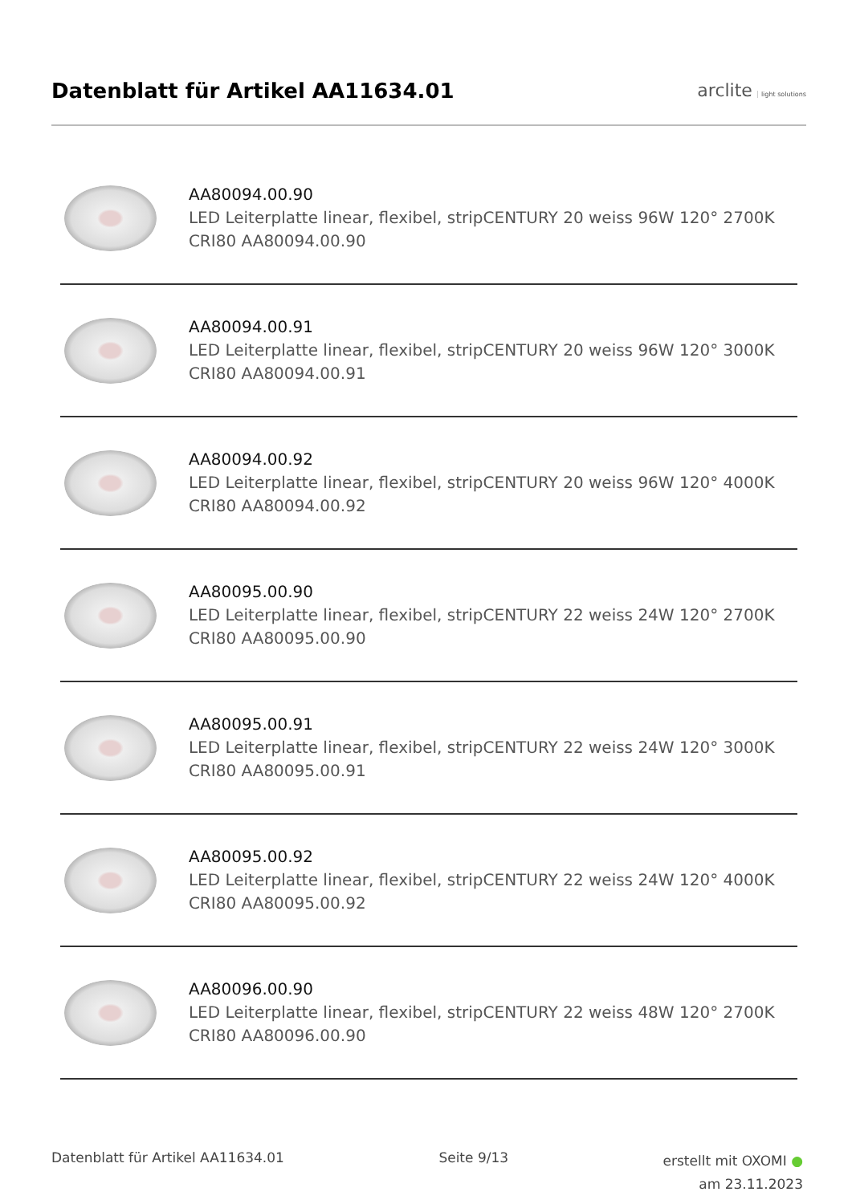Datenblatt für Artikel AA11634.01
arclite light solutions
AA80094.00.90
LED Leiterplatte linear, flexibel, stripCENTURY 20 weiss 96W 120° 2700K CRI80 AA80094.00.90
AA80094.00.91
LED Leiterplatte linear, flexibel, stripCENTURY 20 weiss 96W 120° 3000K CRI80 AA80094.00.91
AA80094.00.92
LED Leiterplatte linear, flexibel, stripCENTURY 20 weiss 96W 120° 4000K CRI80 AA80094.00.92
AA80095.00.90
LED Leiterplatte linear, flexibel, stripCENTURY 22 weiss 24W 120° 2700K CRI80 AA80095.00.90
AA80095.00.91
LED Leiterplatte linear, flexibel, stripCENTURY 22 weiss 24W 120° 3000K CRI80 AA80095.00.91
AA80095.00.92
LED Leiterplatte linear, flexibel, stripCENTURY 22 weiss 24W 120° 4000K CRI80 AA80095.00.92
AA80096.00.90
LED Leiterplatte linear, flexibel, stripCENTURY 22 weiss 48W 120° 2700K CRI80 AA80096.00.90
Datenblatt für Artikel AA11634.01
Seite 9/13
erstellt mit OXOMI ●
am 23.11.2023